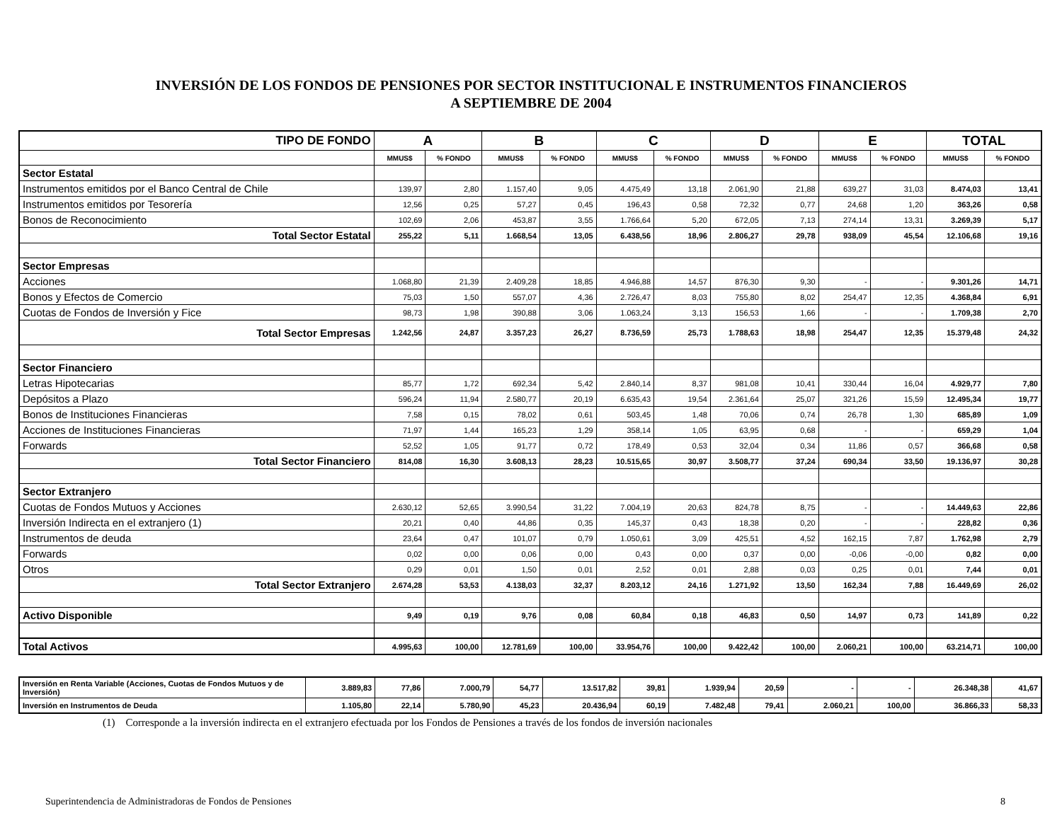INVERSIÓN DE LOS FONDOS DE PENSIONES POR SECTOR INSTITUCIONAL E INSTRUMENTOS FINANCIEROS
A SEPTIEMBRE DE 2004
| TIPO DE FONDO | A | | B | | C | | D | | E | | TOTAL | |
| --- | --- | --- | --- | --- | --- | --- | --- | --- | --- | --- | --- | --- |
| | MMUS$ | % FONDO | MMUS$ | % FONDO | MMUS$ | % FONDO | MMUS$ | % FONDO | MMUS$ | % FONDO | MMUS$ | % FONDO |
| Sector Estatal | | | | | | | | | | | | |
| Instrumentos emitidos por el Banco Central de Chile | 139,97 | 2,80 | 1.157,40 | 9,05 | 4.475,49 | 13,18 | 2.061,90 | 21,88 | 639,27 | 31,03 | 8.474,03 | 13,41 |
| Instrumentos emitidos por Tesorería | 12,56 | 0,25 | 57,27 | 0,45 | 196,43 | 0,58 | 72,32 | 0,77 | 24,68 | 1,20 | 363,26 | 0,58 |
| Bonos de Reconocimiento | 102,69 | 2,06 | 453,87 | 3,55 | 1.766,64 | 5,20 | 672,05 | 7,13 | 274,14 | 13,31 | 3.269,39 | 5,17 |
| Total Sector Estatal | 255,22 | 5,11 | 1.668,54 | 13,05 | 6.438,56 | 18,96 | 2.806,27 | 29,78 | 938,09 | 45,54 | 12.106,68 | 19,16 |
| Sector Empresas | | | | | | | | | | | | |
| Acciones | 1.068,80 | 21,39 | 2.409,28 | 18,85 | 4.946,88 | 14,57 | 876,30 | 9,30 | - | - | 9.301,26 | 14,71 |
| Bonos y Efectos de Comercio | 75,03 | 1,50 | 557,07 | 4,36 | 2.726,47 | 8,03 | 755,80 | 8,02 | 254,47 | 12,35 | 4.368,84 | 6,91 |
| Cuotas de Fondos de Inversión y Fice | 98,73 | 1,98 | 390,88 | 3,06 | 1.063,24 | 3,13 | 156,53 | 1,66 | - | - | 1.709,38 | 2,70 |
| Total Sector Empresas | 1.242,56 | 24,87 | 3.357,23 | 26,27 | 8.736,59 | 25,73 | 1.788,63 | 18,98 | 254,47 | 12,35 | 15.379,48 | 24,32 |
| Sector Financiero | | | | | | | | | | | | |
| Letras Hipotecarias | 85,77 | 1,72 | 692,34 | 5,42 | 2.840,14 | 8,37 | 981,08 | 10,41 | 330,44 | 16,04 | 4.929,77 | 7,80 |
| Depósitos a Plazo | 596,24 | 11,94 | 2.580,77 | 20,19 | 6.635,43 | 19,54 | 2.361,64 | 25,07 | 321,26 | 15,59 | 12.495,34 | 19,77 |
| Bonos de Instituciones Financieras | 7,58 | 0,15 | 78,02 | 0,61 | 503,45 | 1,48 | 70,06 | 0,74 | 26,78 | 1,30 | 685,89 | 1,09 |
| Acciones de Instituciones Financieras | 71,97 | 1,44 | 165,23 | 1,29 | 358,14 | 1,05 | 63,95 | 0,68 | - | - | 659,29 | 1,04 |
| Forwards | 52,52 | 1,05 | 91,77 | 0,72 | 178,49 | 0,53 | 32,04 | 0,34 | 11,86 | 0,57 | 366,68 | 0,58 |
| Total Sector Financiero | 814,08 | 16,30 | 3.608,13 | 28,23 | 10.515,65 | 30,97 | 3.508,77 | 37,24 | 690,34 | 33,50 | 19.136,97 | 30,28 |
| Sector Extranjero | | | | | | | | | | | | |
| Cuotas de Fondos Mutuos y Acciones | 2.630,12 | 52,65 | 3.990,54 | 31,22 | 7.004,19 | 20,63 | 824,78 | 8,75 | - | - | 14.449,63 | 22,86 |
| Inversión Indirecta en el extranjero (1) | 20,21 | 0,40 | 44,86 | 0,35 | 145,37 | 0,43 | 18,38 | 0,20 | - | - | 228,82 | 0,36 |
| Instrumentos de deuda | 23,64 | 0,47 | 101,07 | 0,79 | 1.050,61 | 3,09 | 425,51 | 4,52 | 162,15 | 7,87 | 1.762,98 | 2,79 |
| Forwards | 0,02 | 0,00 | 0,06 | 0,00 | 0,43 | 0,00 | 0,37 | 0,00 | -0,06 | -0,00 | 0,82 | 0,00 |
| Otros | 0,29 | 0,01 | 1,50 | 0,01 | 2,52 | 0,01 | 2,88 | 0,03 | 0,25 | 0,01 | 7,44 | 0,01 |
| Total Sector Extranjero | 2.674,28 | 53,53 | 4.138,03 | 32,37 | 8.203,12 | 24,16 | 1.271,92 | 13,50 | 162,34 | 7,88 | 16.449,69 | 26,02 |
| Activo Disponible | 9,49 | 0,19 | 9,76 | 0,08 | 60,84 | 0,18 | 46,83 | 0,50 | 14,97 | 0,73 | 141,89 | 0,22 |
| Total Activos | 4.995,63 | 100,00 | 12.781,69 | 100,00 | 33.954,76 | 100,00 | 9.422,42 | 100,00 | 2.060,21 | 100,00 | 63.214,71 | 100,00 |
| Inversión en Renta Variable (Acciones, Cuotas de Fondos Mutuos y de Inversión) | 3.889,83 | 77,86 | 7.000,79 | 54,77 | 13.517,82 | 39,81 | 1.939,94 | 20,59 | - | - | 26.348,38 | 41,67 |
| Inversión en Instrumentos de Deuda | 1.105,80 | 22,14 | 5.780,90 | 45,23 | 20.436,94 | 60,19 | 7.482,48 | 79,41 | 2.060,21 | 100,00 | 36.866,33 | 58,33 |
(1) Corresponde a la inversión indirecta en el extranjero efectuada por los Fondos de Pensiones a través de los fondos de inversión nacionales
Superintendencia de Administradoras de Fondos de Pensiones 8